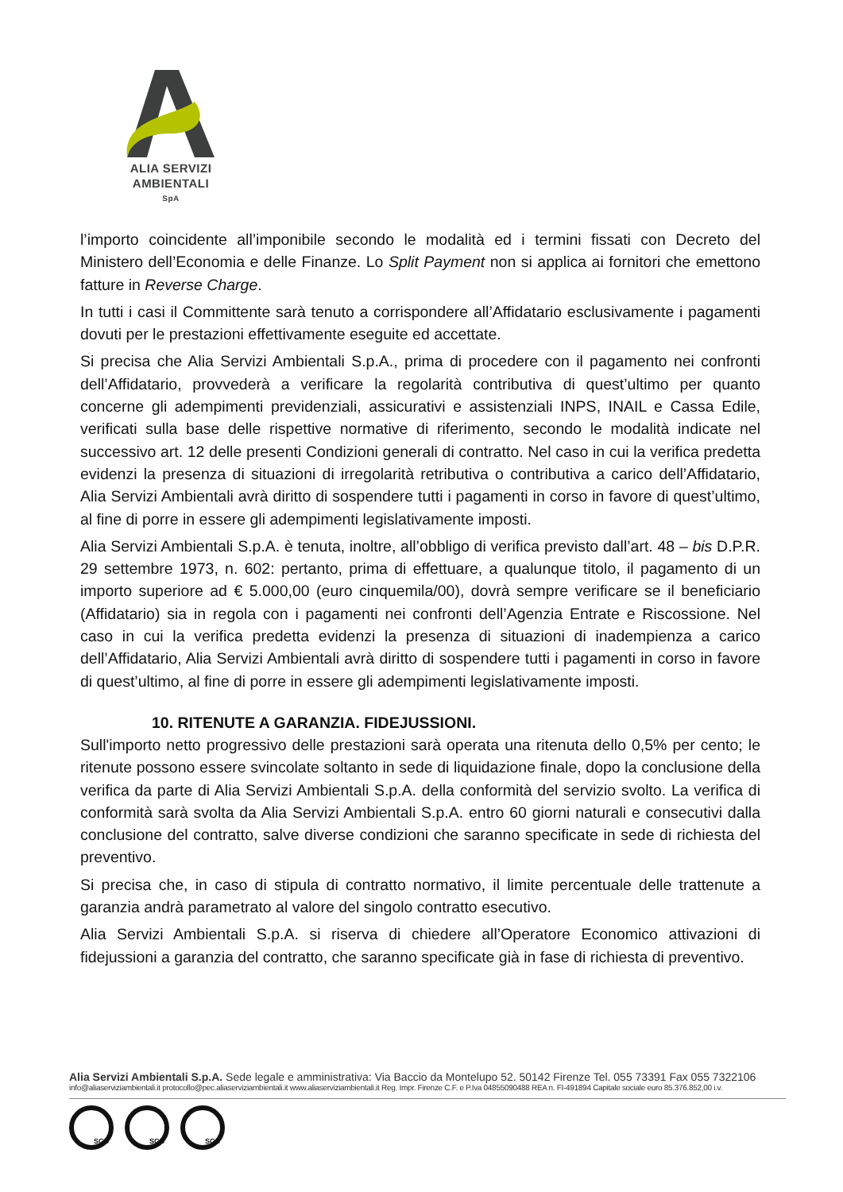ALIA SERVIZI
AMBIENTALI
SpA
l’importo coincidente all’imponibile secondo le modalità ed i termini fissati con Decreto del Ministero dell’Economia e delle Finanze. Lo Split Payment non si applica ai fornitori che emettono fatture in Reverse Charge.
In tutti i casi il Committente sarà tenuto a corrispondere all’Affidatario esclusivamente i pagamenti dovuti per le prestazioni effettivamente eseguite ed accettate.
Si precisa che Alia Servizi Ambientali S.p.A., prima di procedere con il pagamento nei confronti dell’Affidatario, provvederà a verificare la regolarità contributiva di quest’ultimo per quanto concerne gli adempimenti previdenziali, assicurativi e assistenziali INPS, INAIL e Cassa Edile, verificati sulla base delle rispettive normative di riferimento, secondo le modalità indicate nel successivo art. 12 delle presenti Condizioni generali di contratto. Nel caso in cui la verifica predetta evidenzi la presenza di situazioni di irregolarità retributiva o contributiva a carico dell’Affidatario, Alia Servizi Ambientali avrà diritto di sospendere tutti i pagamenti in corso in favore di quest’ultimo, al fine di porre in essere gli adempimenti legislativamente imposti.
Alia Servizi Ambientali S.p.A. è tenuta, inoltre, all’obbligo di verifica previsto dall’art. 48 – bis D.P.R. 29 settembre 1973, n. 602: pertanto, prima di effettuare, a qualunque titolo, il pagamento di un importo superiore ad € 5.000,00 (euro cinquemila/00), dovrà sempre verificare se il beneficiario (Affidatario) sia in regola con i pagamenti nei confronti dell’Agenzia Entrate e Riscossione. Nel caso in cui la verifica predetta evidenzi la presenza di situazioni di inadempienza a carico dell’Affidatario, Alia Servizi Ambientali avrà diritto di sospendere tutti i pagamenti in corso in favore di quest’ultimo, al fine di porre in essere gli adempimenti legislativamente imposti.
10. RITENUTE A GARANZIA. FIDEJUSSIONI.
Sull'importo netto progressivo delle prestazioni sarà operata una ritenuta dello 0,5% per cento; le ritenute possono essere svincolate soltanto in sede di liquidazione finale, dopo la conclusione della verifica da parte di Alia Servizi Ambientali S.p.A. della conformità del servizio svolto. La verifica di conformità sarà svolta da Alia Servizi Ambientali S.p.A. entro 60 giorni naturali e consecutivi dalla conclusione del contratto, salve diverse condizioni che saranno specificate in sede di richiesta del preventivo.
Si precisa che, in caso di stipula di contratto normativo, il limite percentuale delle trattenute a garanzia andrà parametrato al valore del singolo contratto esecutivo.
Alia Servizi Ambientali S.p.A. si riserva di chiedere all’Operatore Economico attivazioni di fidejussioni a garanzia del contratto, che saranno specificate già in fase di richiesta di preventivo.
Alia Servizi Ambientali S.p.A. Sede legale e amministrativa: Via Baccio da Montelupo 52. 50142 Firenze Tel. 055 73391 Fax 055 7322106
info@aliaserviziambientali.it protocollo@pec.aliaserviziambientali.it www.aliaserviziambientali.it Reg. Impr. Firenze C.F. e P.Iva 04855090488 REA n. FI-491894 Capitale sociale euro 85.376.852,00 i.v.
SGS SGS SGS